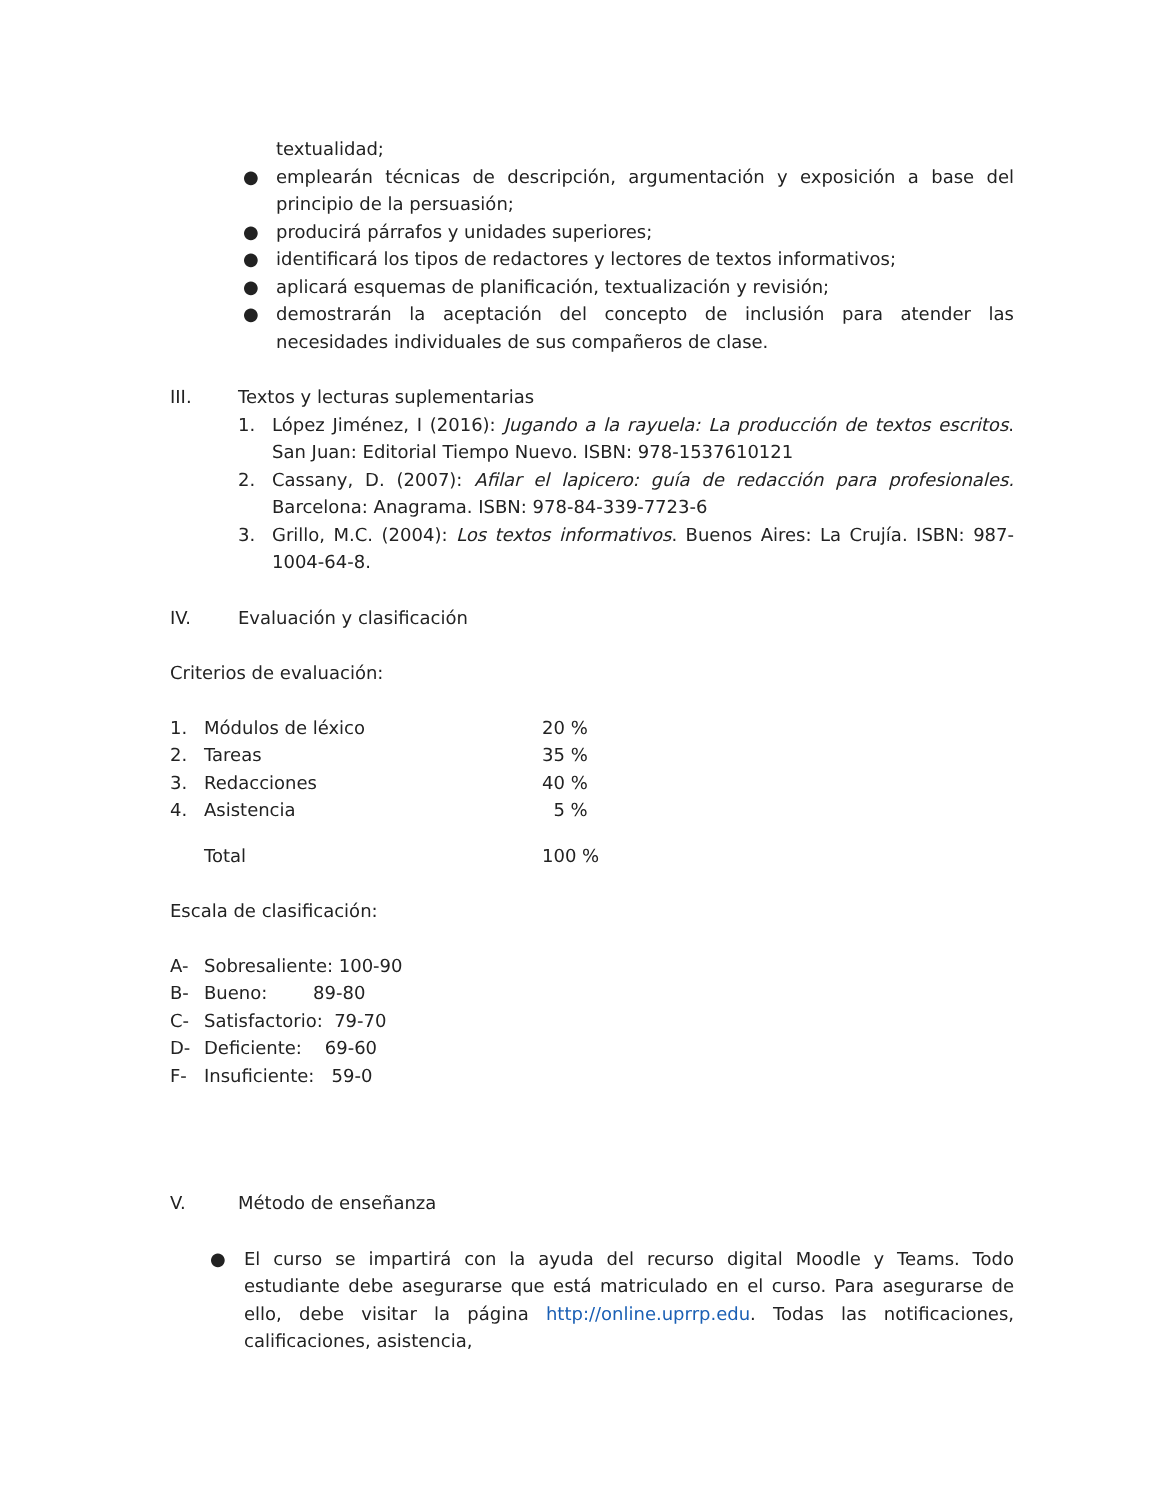textualidad;
● emplearán técnicas de descripción, argumentación y exposición a base del principio de la persuasión;
● producirá párrafos y unidades superiores;
● identificará los tipos de redactores y lectores de textos informativos;
● aplicará esquemas de planificación, textualización y revisión;
● demostrarán la aceptación del concepto de inclusión para atender las necesidades individuales de sus compañeros de clase.
III. Textos y lecturas suplementarias
1. López Jiménez, I (2016): Jugando a la rayuela: La producción de textos escritos. San Juan: Editorial Tiempo Nuevo. ISBN: 978-1537610121
2. Cassany, D. (2007): Afilar el lapicero: guía de redacción para profesionales. Barcelona: Anagrama. ISBN: 978-84-339-7723-6
3. Grillo, M.C. (2004): Los textos informativos. Buenos Aires: La Crujía. ISBN: 987-1004-64-8.
IV. Evaluación y clasificación
Criterios de evaluación:
| 1. | Módulos de léxico | 20 % |
| 2. | Tareas | 35 % |
| 3. | Redacciones | 40 % |
| 4. | Asistencia | 5 % |
| | Total | 100 % |
Escala de clasificación:
| A- | Sobresaliente: 100-90 |
| B- | Bueno: 89-80 |
| C- | Satisfactorio: 79-70 |
| D- | Deficiente: 69-60 |
| F- | Insuficiente: 59-0 |
V. Método de enseñanza
● El curso se impartirá con la ayuda del recurso digital Moodle y Teams. Todo estudiante debe asegurarse que está matriculado en el curso. Para asegurarse de ello, debe visitar la página http://online.uprrp.edu. Todas las notificaciones, calificaciones, asistencia,